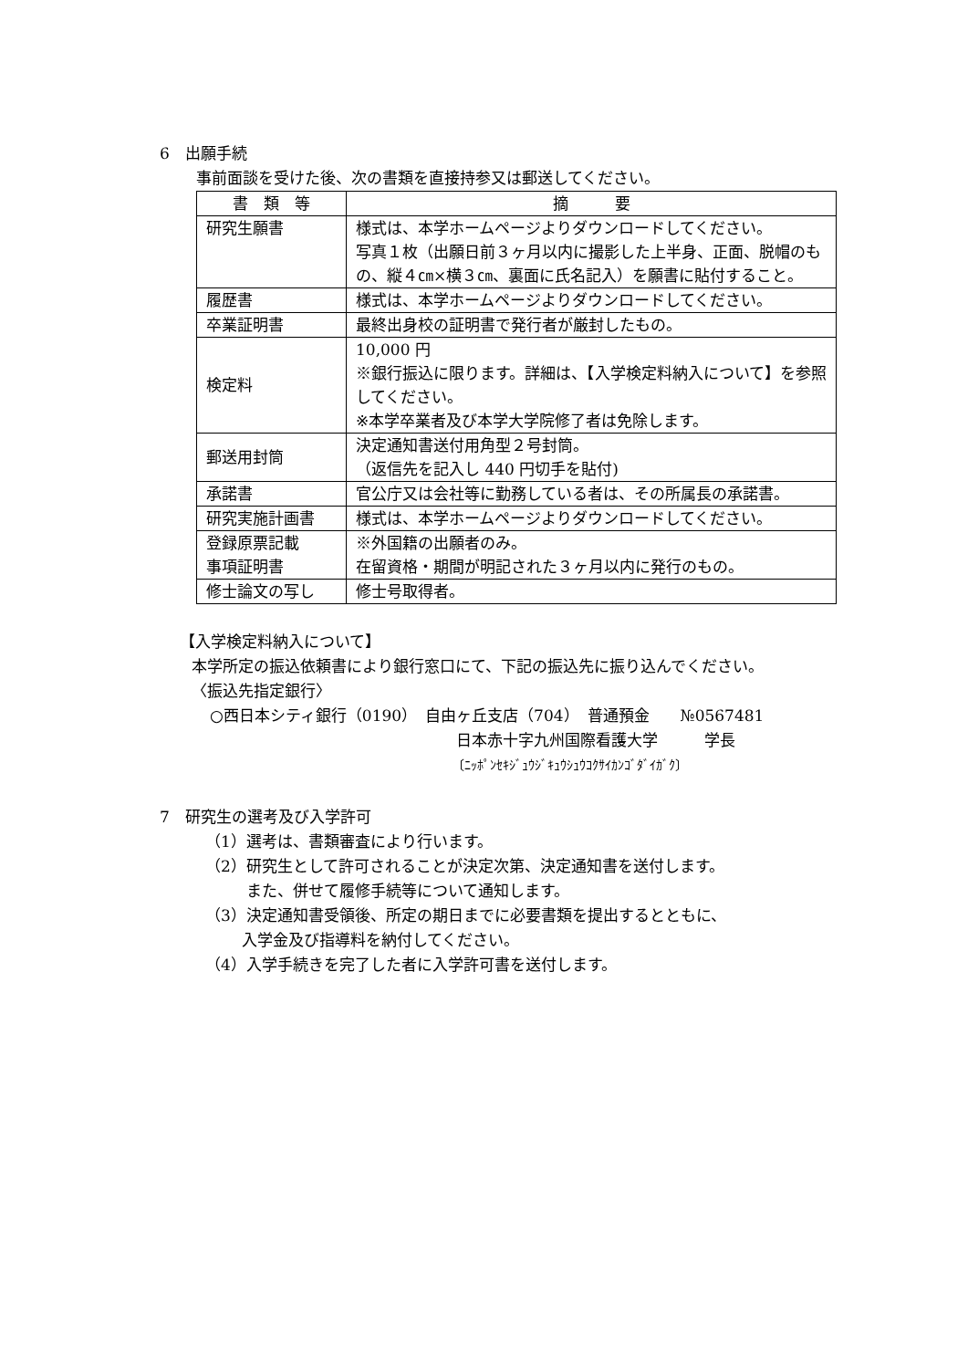6　出願手続
事前面談を受けた後、次の書類を直接持参又は郵送してください。
| 書 類 等 | 摘 要 |
| --- | --- |
| 研究生願書 | 様式は、本学ホームページよりダウンロードしてください。 写真１枚（出願日前３ヶ月以内に撮影した上半身、正面、脱帽のもの、縦４㎝×横３㎝、裏面に氏名記入）を願書に貼付すること。 |
| 履歴書 | 様式は、本学ホームページよりダウンロードしてください。 |
| 卒業証明書 | 最終出身校の証明書で発行者が厳封したもの。 |
| 検定料 | 10,000 円 ※銀行振込に限ります。詳細は、【入学検定料納入について】を参照してください。 ※本学卒業者及び本学大学院修了者は免除します。 |
| 郵送用封筒 | 決定通知書送付用角型２号封筒。 （返信先を記入し 440 円切手を貼付) |
| 承諾書 | 官公庁又は会社等に勤務している者は、その所属長の承諾書。 |
| 研究実施計画書 | 様式は、本学ホームページよりダウンロードしてください。 |
| 登録原票記載 事項証明書 | ※外国籍の出願者のみ。 在留資格・期間が明記された３ヶ月以内に発行のもの。 |
| 修士論文の写し | 修士号取得者。 |
【入学検定料納入について】
本学所定の振込依頼書により銀行窓口にて、下記の振込先に振り込んでください。
〈振込先指定銀行〉
○西日本シティ銀行（0190）　自由ヶ丘支店（704）　普通預金　　№0567481
日本赤十字九州国際看護大学　　　学長
〔ﾆｯﾎﾟﾝｾｷｼﾞｭｳｼﾞｷｭｳｼｭｳｺｸｻｲｶﾝｺﾞﾀﾞｲｶﾞｸ〕
7　研究生の選考及び入学許可
（1）選考は、書類審査により行います。
（2）研究生として許可されることが決定次第、決定通知書を送付します。
また、併せて履修手続等について通知します。
（3）決定通知書受領後、所定の期日までに必要書類を提出するとともに、
入学金及び指導料を納付してください。
（4）入学手続きを完了した者に入学許可書を送付します。